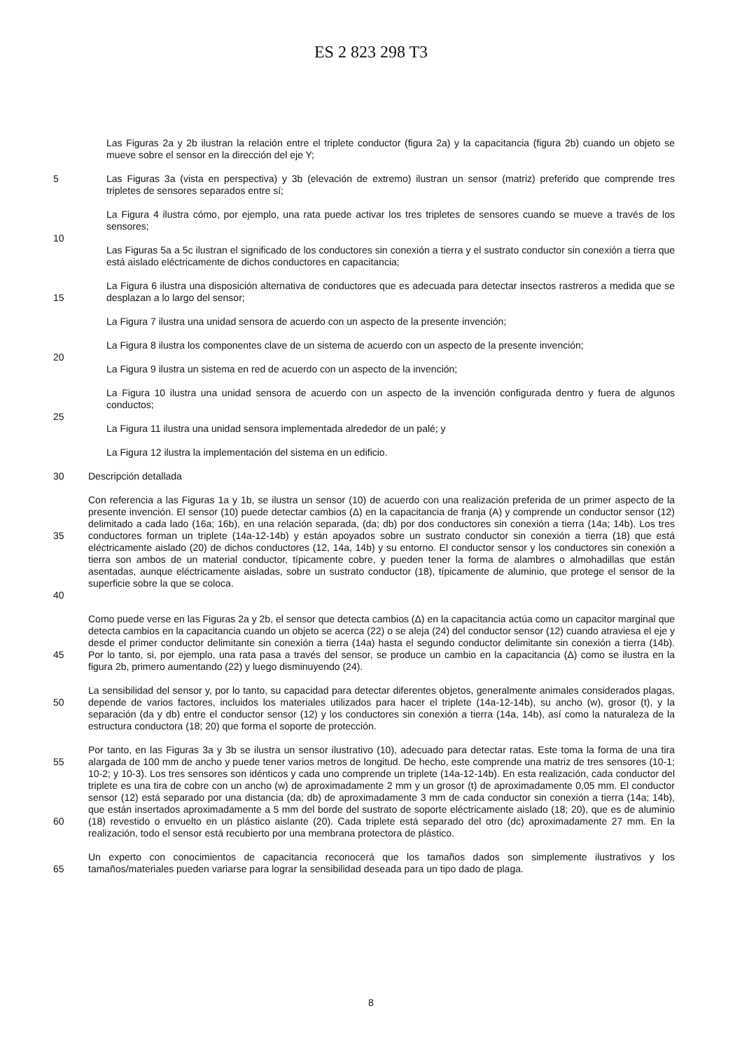ES 2 823 298 T3
Las Figuras 2a y 2b ilustran la relación entre el triplete conductor (figura 2a) y la capacitancia (figura 2b) cuando un objeto se mueve sobre el sensor en la dirección del eje Y;
5 Las Figuras 3a (vista en perspectiva) y 3b (elevación de extremo) ilustran un sensor (matriz) preferido que comprende tres tripletes de sensores separados entre sí;
La Figura 4 ilustra cómo, por ejemplo, una rata puede activar los tres tripletes de sensores cuando se mueve a través de los sensores;
10
Las Figuras 5a a 5c ilustran el significado de los conductores sin conexión a tierra y el sustrato conductor sin conexión a tierra que está aislado eléctricamente de dichos conductores en capacitancia;
15 La Figura 6 ilustra una disposición alternativa de conductores que es adecuada para detectar insectos rastreros a medida que se desplazan a lo largo del sensor;
La Figura 7 ilustra una unidad sensora de acuerdo con un aspecto de la presente invención;
La Figura 8 ilustra los componentes clave de un sistema de acuerdo con un aspecto de la presente invención;
20
La Figura 9 ilustra un sistema en red de acuerdo con un aspecto de la invención;
La Figura 10 ilustra una unidad sensora de acuerdo con un aspecto de la invención configurada dentro y fuera de algunos conductos;
25
La Figura 11 ilustra una unidad sensora implementada alrededor de un palé; y
La Figura 12 ilustra la implementación del sistema en un edificio.
30 Descripción detallada
35
40
Con referencia a las Figuras 1a y 1b, se ilustra un sensor (10) de acuerdo con una realización preferida de un primer aspecto de la presente invención. El sensor (10) puede detectar cambios (Δ) en la capacitancia de franja (A) y comprende un conductor sensor (12) delimitado a cada lado (16a; 16b), en una relación separada, (da; db) por dos conductores sin conexión a tierra (14a; 14b). Los tres conductores forman un triplete (14a-12-14b) y están apoyados sobre un sustrato conductor sin conexión a tierra (18) que está eléctricamente aislado (20) de dichos conductores (12, 14a, 14b) y su entorno. El conductor sensor y los conductores sin conexión a tierra son ambos de un material conductor, típicamente cobre, y pueden tener la forma de alambres o almohadillas que están asentadas, aunque eléctricamente aisladas, sobre un sustrato conductor (18), típicamente de aluminio, que protege el sensor de la superficie sobre la que se coloca.
45 Como puede verse en las Figuras 2a y 2b, el sensor que detecta cambios (Δ) en la capacitancia actúa como un capacitor marginal que detecta cambios en la capacitancia cuando un objeto se acerca (22) o se aleja (24) del conductor sensor (12) cuando atraviesa el eje y desde el primer conductor delimitante sin conexión a tierra (14a) hasta el segundo conductor delimitante sin conexión a tierra (14b). Por lo tanto, si, por ejemplo, una rata pasa a través del sensor, se produce un cambio en la capacitancia (Δ) como se ilustra en la figura 2b, primero aumentando (22) y luego disminuyendo (24).
50 La sensibilidad del sensor y, por lo tanto, su capacidad para detectar diferentes objetos, generalmente animales considerados plagas, depende de varios factores, incluidos los materiales utilizados para hacer el triplete (14a-12-14b), su ancho (w), grosor (t), y la separación (da y db) entre el conductor sensor (12) y los conductores sin conexión a tierra (14a, 14b), así como la naturaleza de la estructura conductora (18; 20) que forma el soporte de protección.
55
60
Por tanto, en las Figuras 3a y 3b se ilustra un sensor ilustrativo (10), adecuado para detectar ratas. Este toma la forma de una tira alargada de 100 mm de ancho y puede tener varios metros de longitud. De hecho, este comprende una matriz de tres sensores (10-1; 10-2; y 10-3). Los tres sensores son idénticos y cada uno comprende un triplete (14a-12-14b). En esta realización, cada conductor del triplete es una tira de cobre con un ancho (w) de aproximadamente 2 mm y un grosor (t) de aproximadamente 0,05 mm. El conductor sensor (12) está separado por una distancia (da; db) de aproximadamente 3 mm de cada conductor sin conexión a tierra (14a; 14b), que están insertados aproximadamente a 5 mm del borde del sustrato de soporte eléctricamente aislado (18; 20), que es de aluminio (18) revestido o envuelto en un plástico aislante (20). Cada triplete está separado del otro (dc) aproximadamente 27 mm. En la realización, todo el sensor está recubierto por una membrana protectora de plástico.
65 Un experto con conocimientos de capacitancia reconocerá que los tamaños dados son simplemente ilustrativos y los tamaños/materiales pueden variarse para lograr la sensibilidad deseada para un tipo dado de plaga.
8